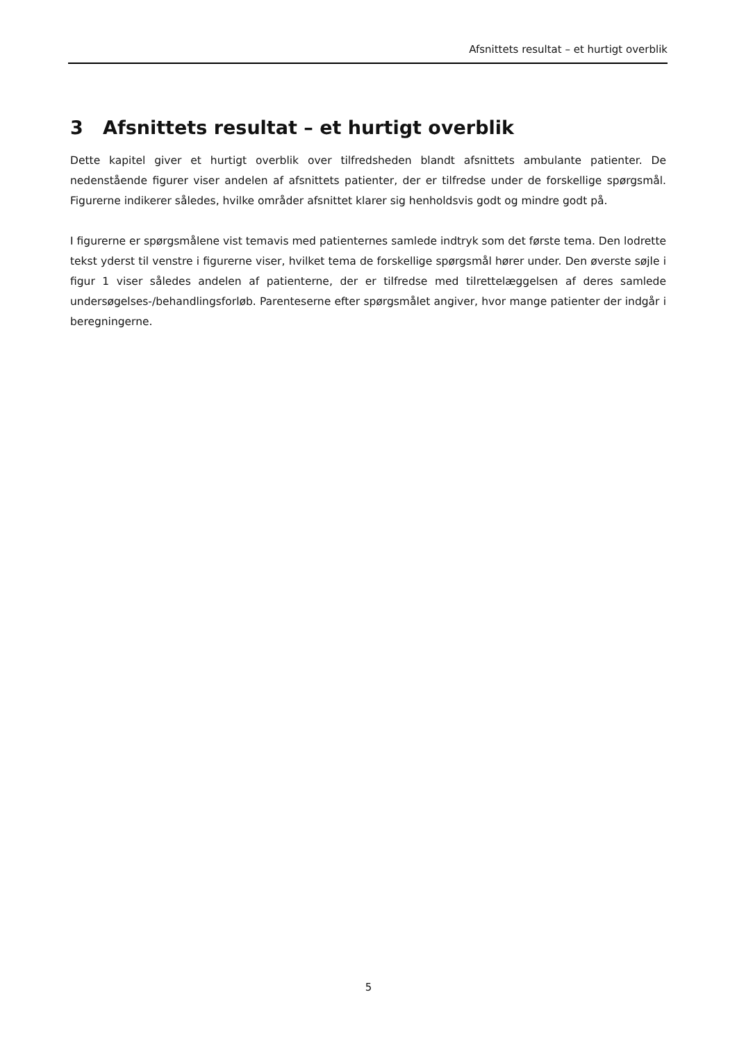Afsnittets resultat – et hurtigt overblik
3 Afsnittets resultat – et hurtigt overblik
Dette kapitel giver et hurtigt overblik over tilfredsheden blandt afsnittets ambulante patienter. De nedenstående figurer viser andelen af afsnittets patienter, der er tilfredse under de forskellige spørgsmål. Figurerne indikerer således, hvilke områder afsnittet klarer sig henholdsvis godt og mindre godt på.
I figurerne er spørgsmålene vist temavis med patienternes samlede indtryk som det første tema. Den lodrette tekst yderst til venstre i figurerne viser, hvilket tema de forskellige spørgsmål hører under. Den øverste søjle i figur 1 viser således andelen af patienterne, der er tilfredse med tilrettelæggelsen af deres samlede undersøgelses-/behandlingsforløb. Parenteserne efter spørgsmålet angiver, hvor mange patienter der indgår i beregningerne.
5